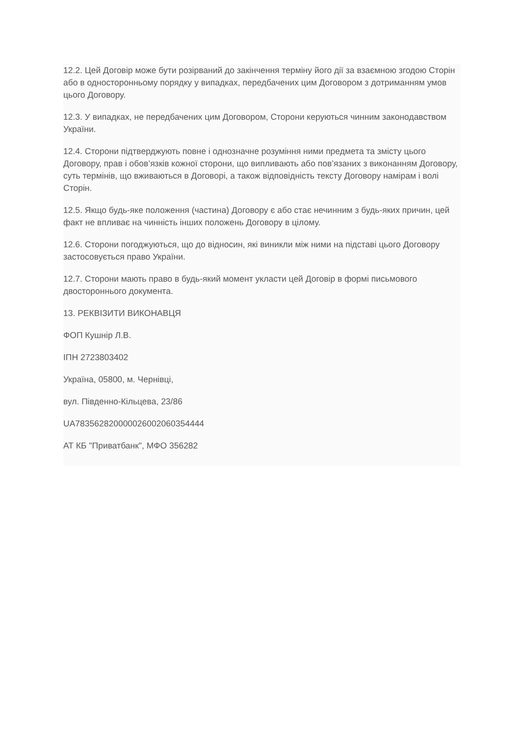12.2. Цей Договір може бути розірваний до закінчення терміну його дії за взаємною згодою Сторін або в односторонньому порядку у випадках, передбачених цим Договором з дотриманням умов цього Договору.
12.3. У випадках, не передбачених цим Договором, Сторони керуються чинним законодавством України.
12.4. Сторони підтверджують повне і однозначне розуміння ними предмета та змісту цього Договору, прав і обов’язків кожної сторони, що випливають або пов’язаних з виконанням Договору, суть термінів, що вживаються в Договорі, а також відповідність тексту Договору намірам і волі Сторін.
12.5. Якщо будь-яке положення (частина) Договору є або стає нечинним з будь-яких причин, цей факт не впливає на чинність інших положень Договору в цілому.
12.6. Сторони погоджуються, що до відносин, які виникли між ними на підставі цього Договору застосовується право України.
12.7. Сторони мають право в будь-який момент укласти цей Договір в формі письмового двостороннього документа.
13. РЕКВІЗИТИ ВИКОНАВЦЯ
ФОП Кушнір Л.В.
ІПН 2723803402
Україна, 05800, м. Чернівці,
вул. Південно-Кільцева, 23/86
UA783562820000026002060354444
АТ КБ "Приватбанк", МФО 356282